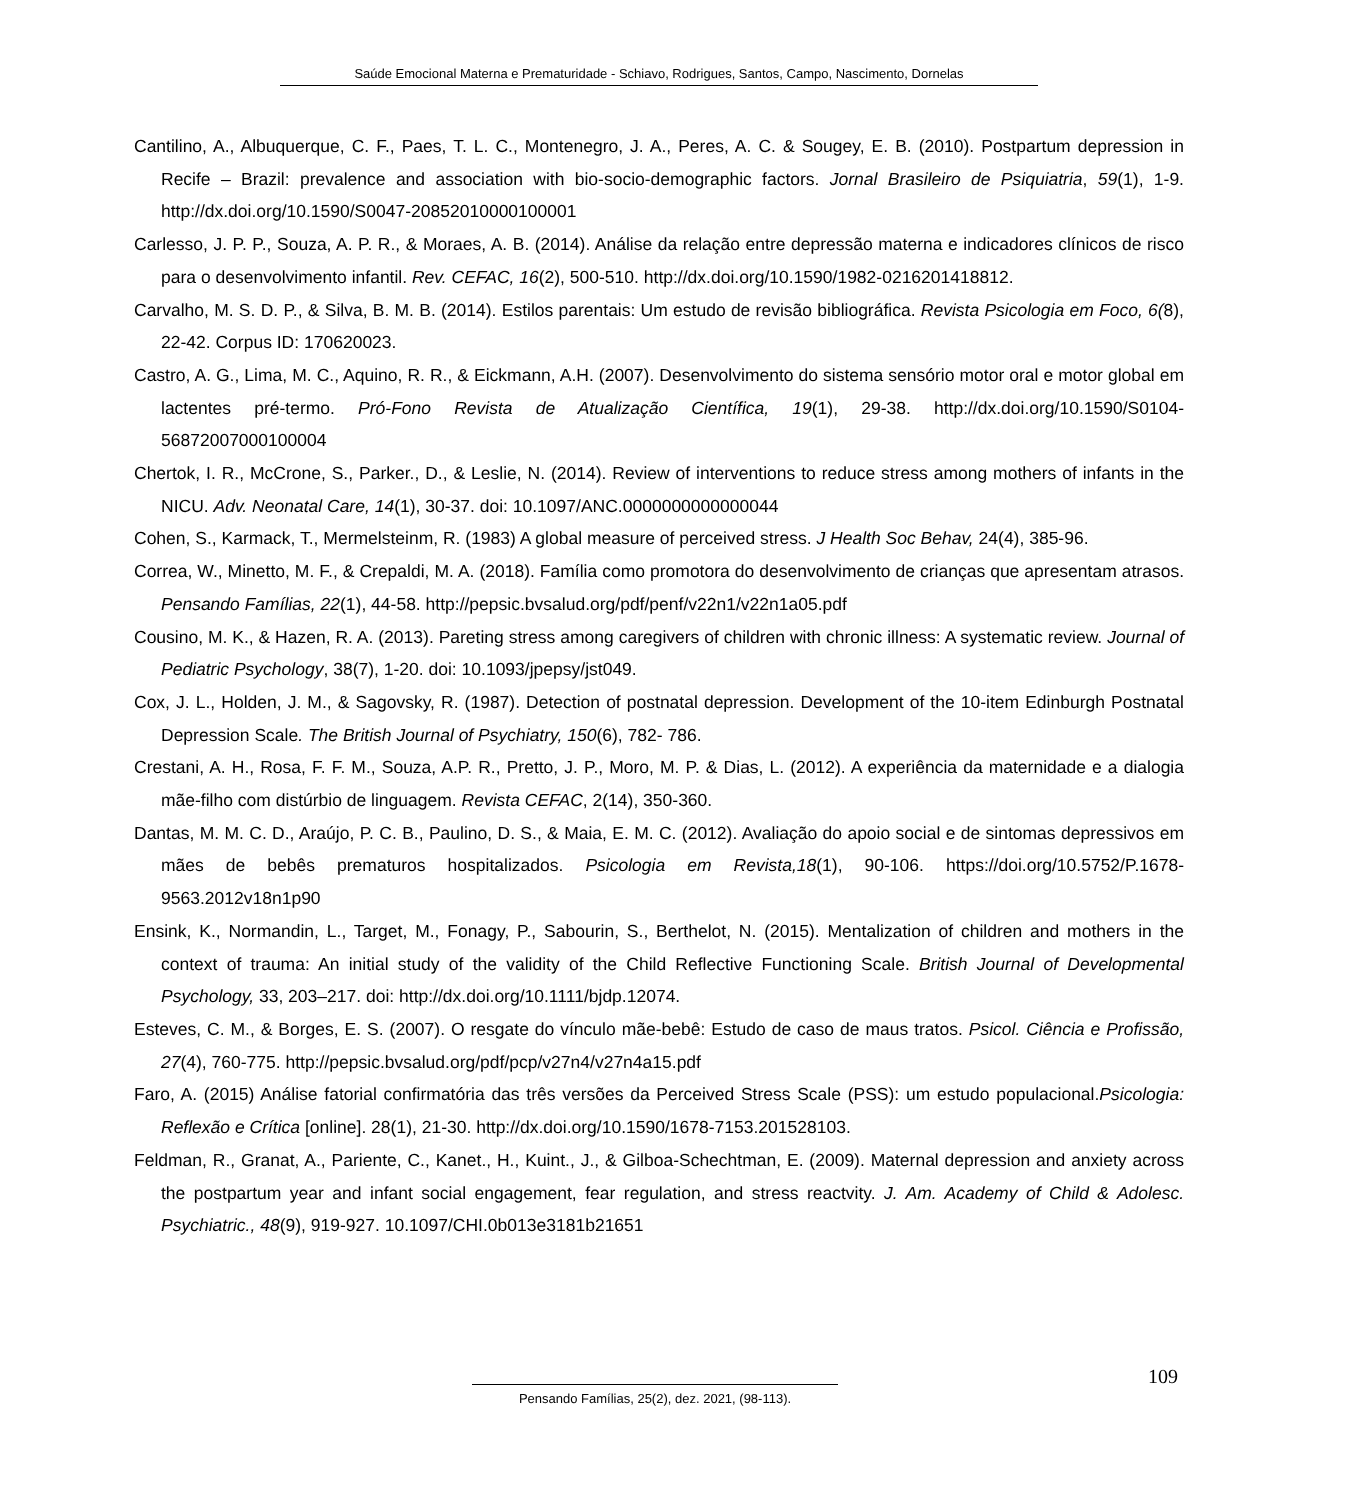Saúde Emocional Materna e Prematuridade - Schiavo, Rodrigues, Santos, Campo, Nascimento, Dornelas
Cantilino, A., Albuquerque, C. F., Paes, T. L. C., Montenegro, J. A., Peres, A. C. & Sougey, E. B. (2010). Postpartum depression in Recife – Brazil: prevalence and association with bio-socio-demographic factors. Jornal Brasileiro de Psiquiatria, 59(1), 1-9. http://dx.doi.org/10.1590/S0047-20852010000100001
Carlesso, J. P. P., Souza, A. P. R., & Moraes, A. B. (2014). Análise da relação entre depressão materna e indicadores clínicos de risco para o desenvolvimento infantil. Rev. CEFAC, 16(2), 500-510. http://dx.doi.org/10.1590/1982-0216201418812.
Carvalho, M. S. D. P., & Silva, B. M. B. (2014). Estilos parentais: Um estudo de revisão bibliográfica. Revista Psicologia em Foco, 6(8), 22-42. Corpus ID: 170620023.
Castro, A. G., Lima, M. C., Aquino, R. R., & Eickmann, A.H. (2007). Desenvolvimento do sistema sensório motor oral e motor global em lactentes pré-termo. Pró-Fono Revista de Atualização Científica, 19(1), 29-38. http://dx.doi.org/10.1590/S0104-56872007000100004
Chertok, I. R., McCrone, S., Parker., D., & Leslie, N. (2014). Review of interventions to reduce stress among mothers of infants in the NICU. Adv. Neonatal Care, 14(1), 30-37. doi: 10.1097/ANC.0000000000000044
Cohen, S., Karmack, T., Mermelsteinm, R. (1983) A global measure of perceived stress. J Health Soc Behav, 24(4), 385-96.
Correa, W., Minetto, M. F., & Crepaldi, M. A. (2018). Família como promotora do desenvolvimento de crianças que apresentam atrasos. Pensando Famílias, 22(1), 44-58. http://pepsic.bvsalud.org/pdf/penf/v22n1/v22n1a05.pdf
Cousino, M. K., & Hazen, R. A. (2013). Pareting stress among caregivers of children with chronic illness: A systematic review. Journal of Pediatric Psychology, 38(7), 1-20. doi: 10.1093/jpepsy/jst049.
Cox, J. L., Holden, J. M., & Sagovsky, R. (1987). Detection of postnatal depression. Development of the 10-item Edinburgh Postnatal Depression Scale. The British Journal of Psychiatry, 150(6), 782- 786.
Crestani, A. H., Rosa, F. F. M., Souza, A.P. R., Pretto, J. P., Moro, M. P. & Dias, L. (2012). A experiência da maternidade e a dialogia mãe-filho com distúrbio de linguagem. Revista CEFAC, 2(14), 350-360.
Dantas, M. M. C. D., Araújo, P. C. B., Paulino, D. S., & Maia, E. M. C. (2012). Avaliação do apoio social e de sintomas depressivos em mães de bebês prematuros hospitalizados. Psicologia em Revista,18(1), 90-106. https://doi.org/10.5752/P.1678-9563.2012v18n1p90
Ensink, K., Normandin, L., Target, M., Fonagy, P., Sabourin, S., Berthelot, N. (2015). Mentalization of children and mothers in the context of trauma: An initial study of the validity of the Child Reflective Functioning Scale. British Journal of Developmental Psychology, 33, 203–217. doi: http://dx.doi.org/10.1111/bjdp.12074.
Esteves, C. M., & Borges, E. S. (2007). O resgate do vínculo mãe-bebê: Estudo de caso de maus tratos. Psicol. Ciência e Profissão, 27(4), 760-775. http://pepsic.bvsalud.org/pdf/pcp/v27n4/v27n4a15.pdf
Faro, A. (2015) Análise fatorial confirmatória das três versões da Perceived Stress Scale (PSS): um estudo populacional.Psicologia: Reflexão e Crítica [online]. 28(1), 21-30. http://dx.doi.org/10.1590/1678-7153.201528103.
Feldman, R., Granat, A., Pariente, C., Kanet., H., Kuint., J., & Gilboa-Schechtman, E. (2009). Maternal depression and anxiety across the postpartum year and infant social engagement, fear regulation, and stress reactvity. J. Am. Academy of Child & Adolesc. Psychiatric., 48(9), 919-927. 10.1097/CHI.0b013e3181b21651
109
Pensando Famílias, 25(2), dez. 2021, (98-113).